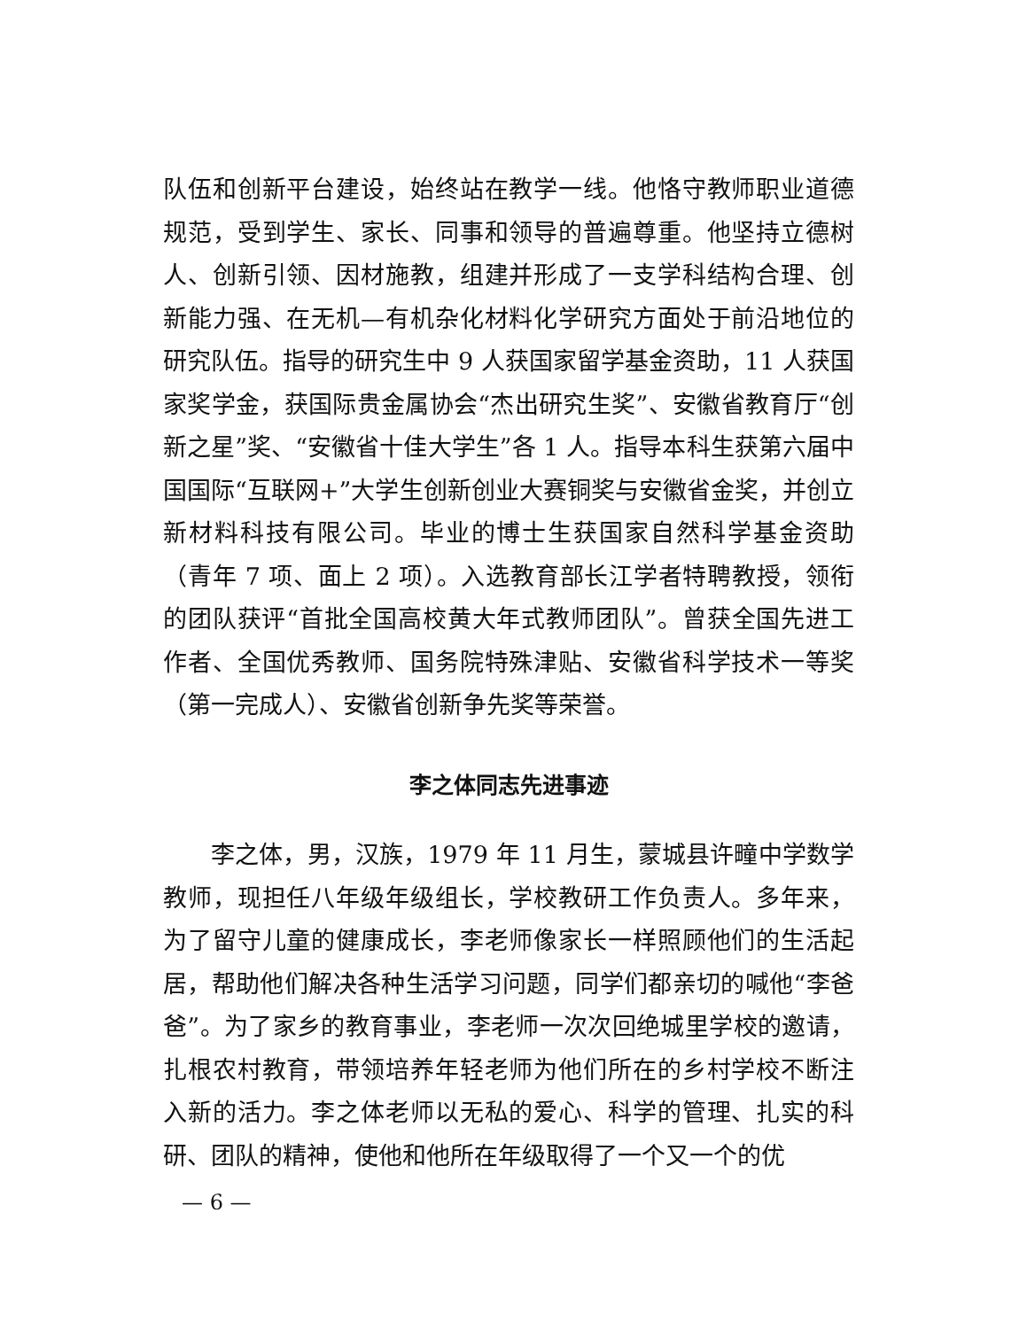队伍和创新平台建设，始终站在教学一线。他恪守教师职业道德规范，受到学生、家长、同事和领导的普遍尊重。他坚持立德树人、创新引领、因材施教，组建并形成了一支学科结构合理、创新能力强、在无机—有机杂化材料化学研究方面处于前沿地位的研究队伍。指导的研究生中 9 人获国家留学基金资助，11 人获国家奖学金，获国际贵金属协会“杰出研究生奖”、安徽省教育厅“创新之星”奖、“安徽省十佳大学生”各 1 人。指导本科生获第六届中国国际“互联网+”大学生创新创业大赛铜奖与安徽省金奖，并创立新材料科技有限公司。毕业的博士生获国家自然科学基金资助（青年 7 项、面上 2 项）。入选教育部长江学者特聘教授，领衔的团队获评“首批全国高校黄大年式教师团队”。曾获全国先进工作者、全国优秀教师、国务院特殊津贴、安徽省科学技术一等奖（第一完成人）、安徽省创新争先奖等荣誉。
李之体同志先进事迹
李之体，男，汉族，1979 年 11 月生，蒙城县许疃中学数学教师，现担任八年级年级组长，学校教研工作负责人。多年来，为了留守儿童的健康成长，李老师像家长一样照顾他们的生活起居，帮助他们解决各种生活学习问题，同学们都亲切的喊他“李爸爸”。为了家乡的教育事业，李老师一次次回绝城里学校的邀请，扎根农村教育，带领培养年轻老师为他们所在的乡村学校不断注入新的活力。李之体老师以无私的爱心、科学的管理、扎实的科研、团队的精神，使他和他所在年级取得了一个又一个的优
— 6 —